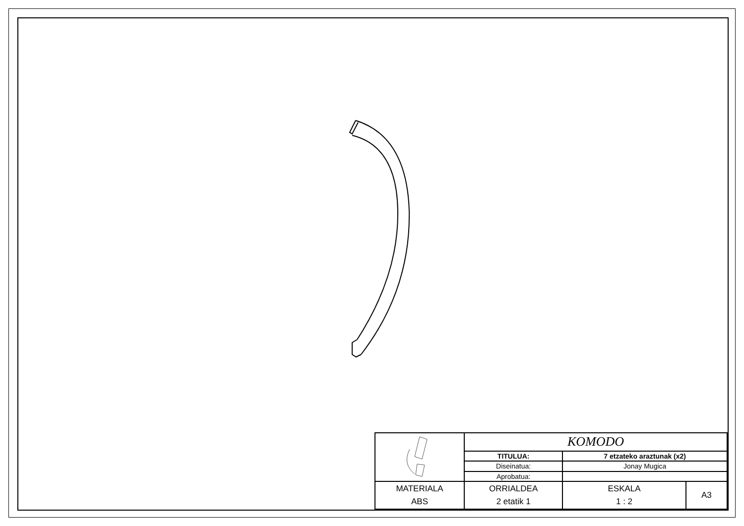| | KOMODO | | |
| | TITULUA: | 7 etzateko araztunak (x2) | |
| | Diseinatua: | Jonay Mugica | |
| | Aprobatua: | | |
| MATERIALA ABS | ORRIALDEA 2 etatik 1 | ESKALA 1 : 2 | A3 |